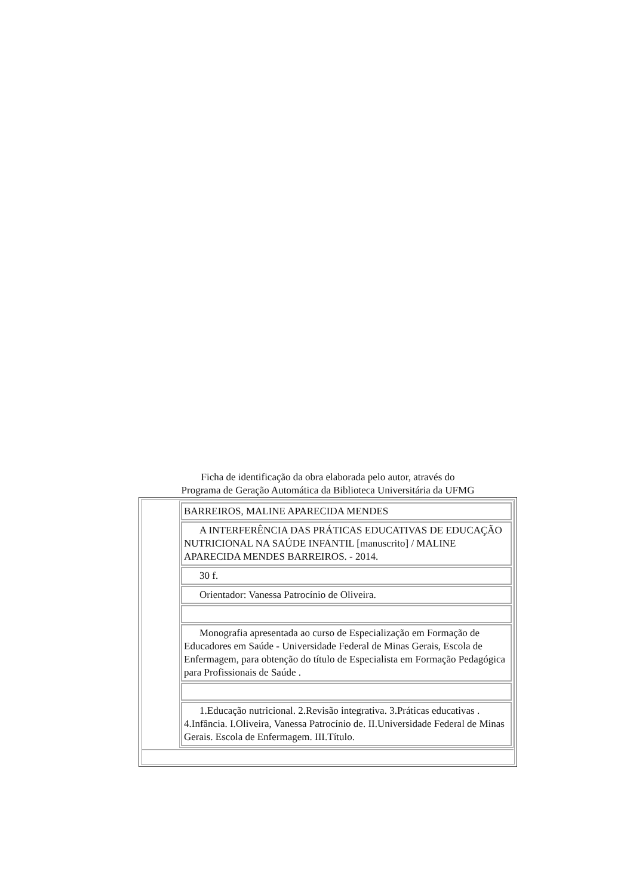Ficha de identificação da obra elaborada pelo autor, através do
Programa de Geração Automática da Biblioteca Universitária da UFMG
| | / BARREIROS, MALINE APARECIDA MENDES / / A INTERFERÊNCIA DAS PRÁTICAS EDUCATIVAS DE EDUCAÇÃO NUTRICIONAL NA SAÚDE INFANTIL [manuscrito] / MALINE APARECIDA MENDES BARREIROS. - 2014. / / 30 f. / / Orientador: Vanessa Patrocínio de Oliveira. / / Monografia apresentada ao curso de Especialização em Formação de Educadores em Saúde - Universidade Federal de Minas Gerais, Escola de Enfermagem, para obtenção do título de Especialista em Formação Pedagógica para Profissionais de Saúde . / / 1.Educação nutricional. 2.Revisão integrativa. 3.Práticas educativas . 4.Infância. I.Oliveira, Vanessa Patrocínio de. II.Universidade Federal de Minas Gerais. Escola de Enfermagem. III.Título. / |